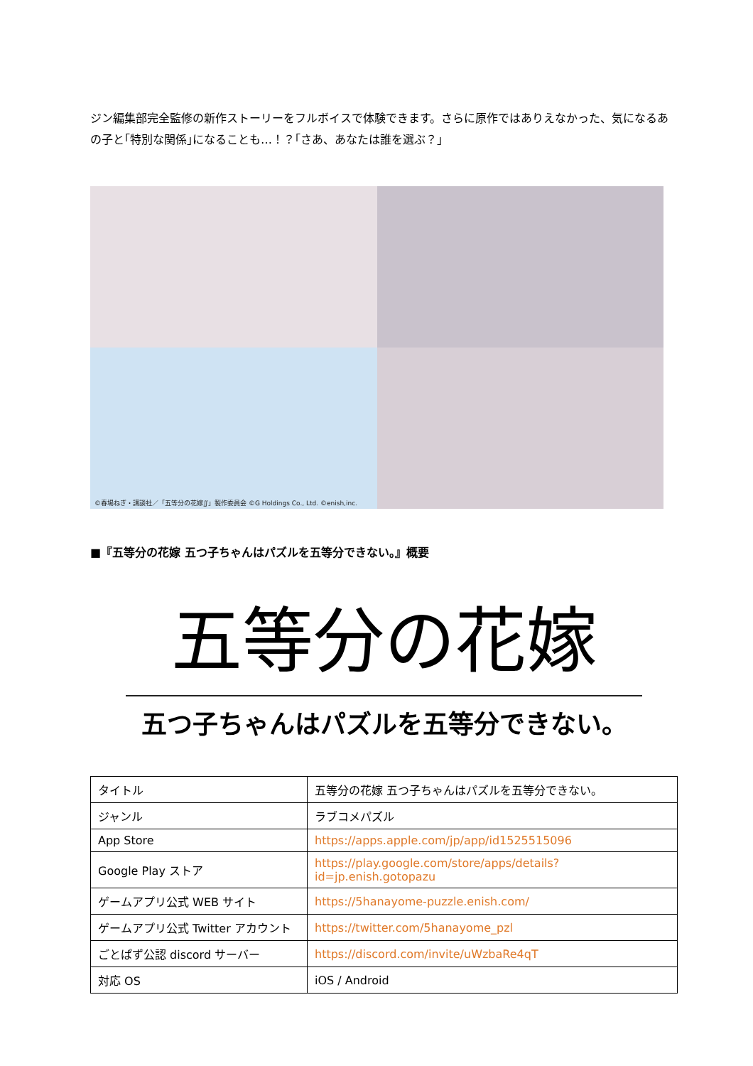ジン編集部完全監修の新作ストーリーをフルボイスで体験できます。さらに原作ではありえなかった、気になるあの子と｢特別な関係｣になることも…！？｢さあ、あなたは誰を選ぶ？｣
©春場ねぎ・講談社／「五等分の花嫁∬」製作委員会 ©G Holdings Co., Ltd. ©enish,inc.
■『五等分の花嫁 五つ子ちゃんはパズルを五等分できない。』概要
五等分の花嫁
五つ子ちゃんはパズルを五等分できない。
| タイトル | 五等分の花嫁 五つ子ちゃんはパズルを五等分できない。 |
| ジャンル | ラブコメパズル |
| App Store | https://apps.apple.com/jp/app/id1525515096 |
| Google Play ストア | https://play.google.com/store/apps/details?id=jp.enish.gotopazu |
| ゲームアプリ公式 WEB サイト | https://5hanayome-puzzle.enish.com/ |
| ゲームアプリ公式 Twitter アカウント | https://twitter.com/5hanayome_pzl |
| ごとぱず公認 discord サーバー | https://discord.com/invite/uWzbaRe4qT |
| 対応 OS | iOS / Android |